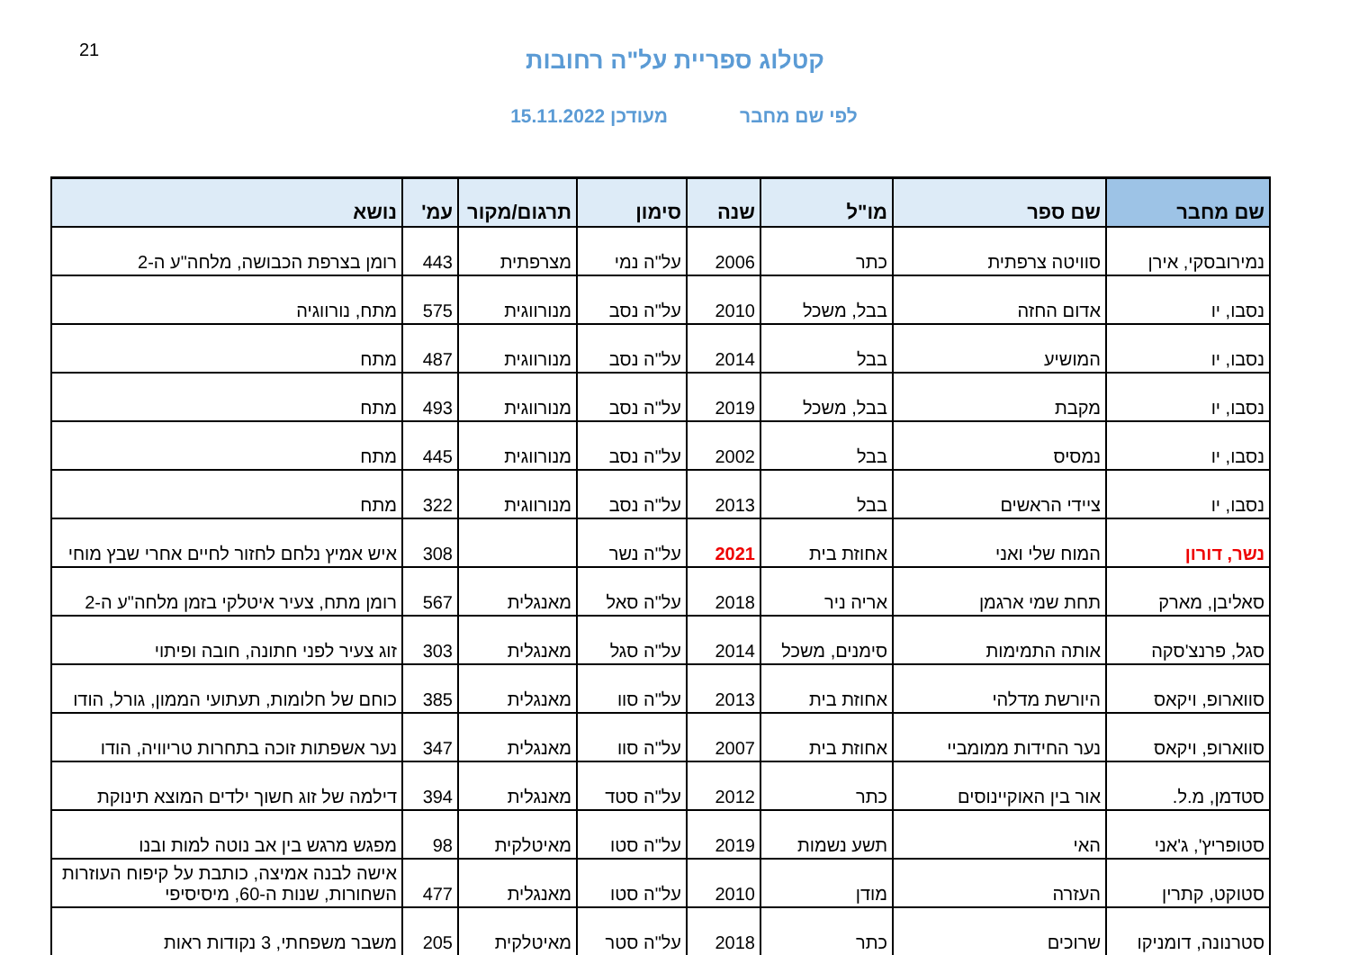21
קטלוג ספריית על"ה רחובות
לפי שם מחבר מעודכן 15.11.2022
| שם מחבר | שם ספר | מו"ל | שנה | סימון | תרגום/מקור | עמ' | נושא |
| --- | --- | --- | --- | --- | --- | --- | --- |
| נמירובסקי, אירן | סוויטה צרפתית | כתר | 2006 | על"ה נמי | מצרפתית | 443 | רומן בצרפת הכבושה, מלחה"ע ה-2 |
| נסבו, יו | אדום החזה | בבל, משכל | 2010 | על"ה נסב | מנורווגית | 575 | מתח, נורווגיה |
| נסבו, יו | המושיע | בבל | 2014 | על"ה נסב | מנורווגית | 487 | מתח |
| נסבו, יו | מקבת | בבל, משכל | 2019 | על"ה נסב | מנורווגית | 493 | מתח |
| נסבו, יו | נמסיס | בבל | 2002 | על"ה נסב | מנורווגית | 445 | מתח |
| נסבו, יו | ציידי הראשים | בבל | 2013 | על"ה נסב | מנורווגית | 322 | מתח |
| נשר, דורון | המוח שלי ואני | אחוזת בית | 2021 | על"ה נשר | | 308 | איש אמיץ נלחם לחזור לחיים אחרי שבץ מוחי |
| סאליבן, מארק | תחת שמי ארגמן | אריה ניר | 2018 | על"ה סאל | מאנגלית | 567 | רומן מתח, צעיר איטלקי בזמן מלחה"ע ה-2 |
| סגל, פרנצ'סקה | אותה התמימות | סימנים, משכל | 2014 | על"ה סגל | מאנגלית | 303 | זוג צעיר לפני חתונה, חובה ופיתוי |
| סווארופ, ויקאס | היורשת מדלהי | אחוזת בית | 2013 | על"ה סוו | מאנגלית | 385 | כוחם של חלומות, תעתועי הממון, גורל, הודו |
| סווארופ, ויקאס | נער החידות ממומביי | אחוזת בית | 2007 | על"ה סוו | מאנגלית | 347 | נער אשפתות זוכה בתחרות טריוויה, הודו |
| סטדמן, מ.ל. | אור בין האוקיינוסים | כתר | 2012 | על"ה סטד | מאנגלית | 394 | דילמה של זוג חשוך ילדים המוצא תינוקת |
| סטופריץ', ג'אני | האי | תשע נשמות | 2019 | על"ה סטו | מאיטלקית | 98 | מפגש מרגש בין אב נוטה למות ובנו |
| סטוקט, קתרין | העזרה | מודן | 2010 | על"ה סטו | מאנגלית | 477 | אישה לבנה אמיצה, כותבת על קיפוח העוזרות השחורות, שנות ה-60, מיסיסיפי |
| סטרנונה, דומניקו | שרוכים | כתר | 2018 | על"ה סטר | מאיטלקית | 205 | משבר משפחתי, 3 נקודות ראות |